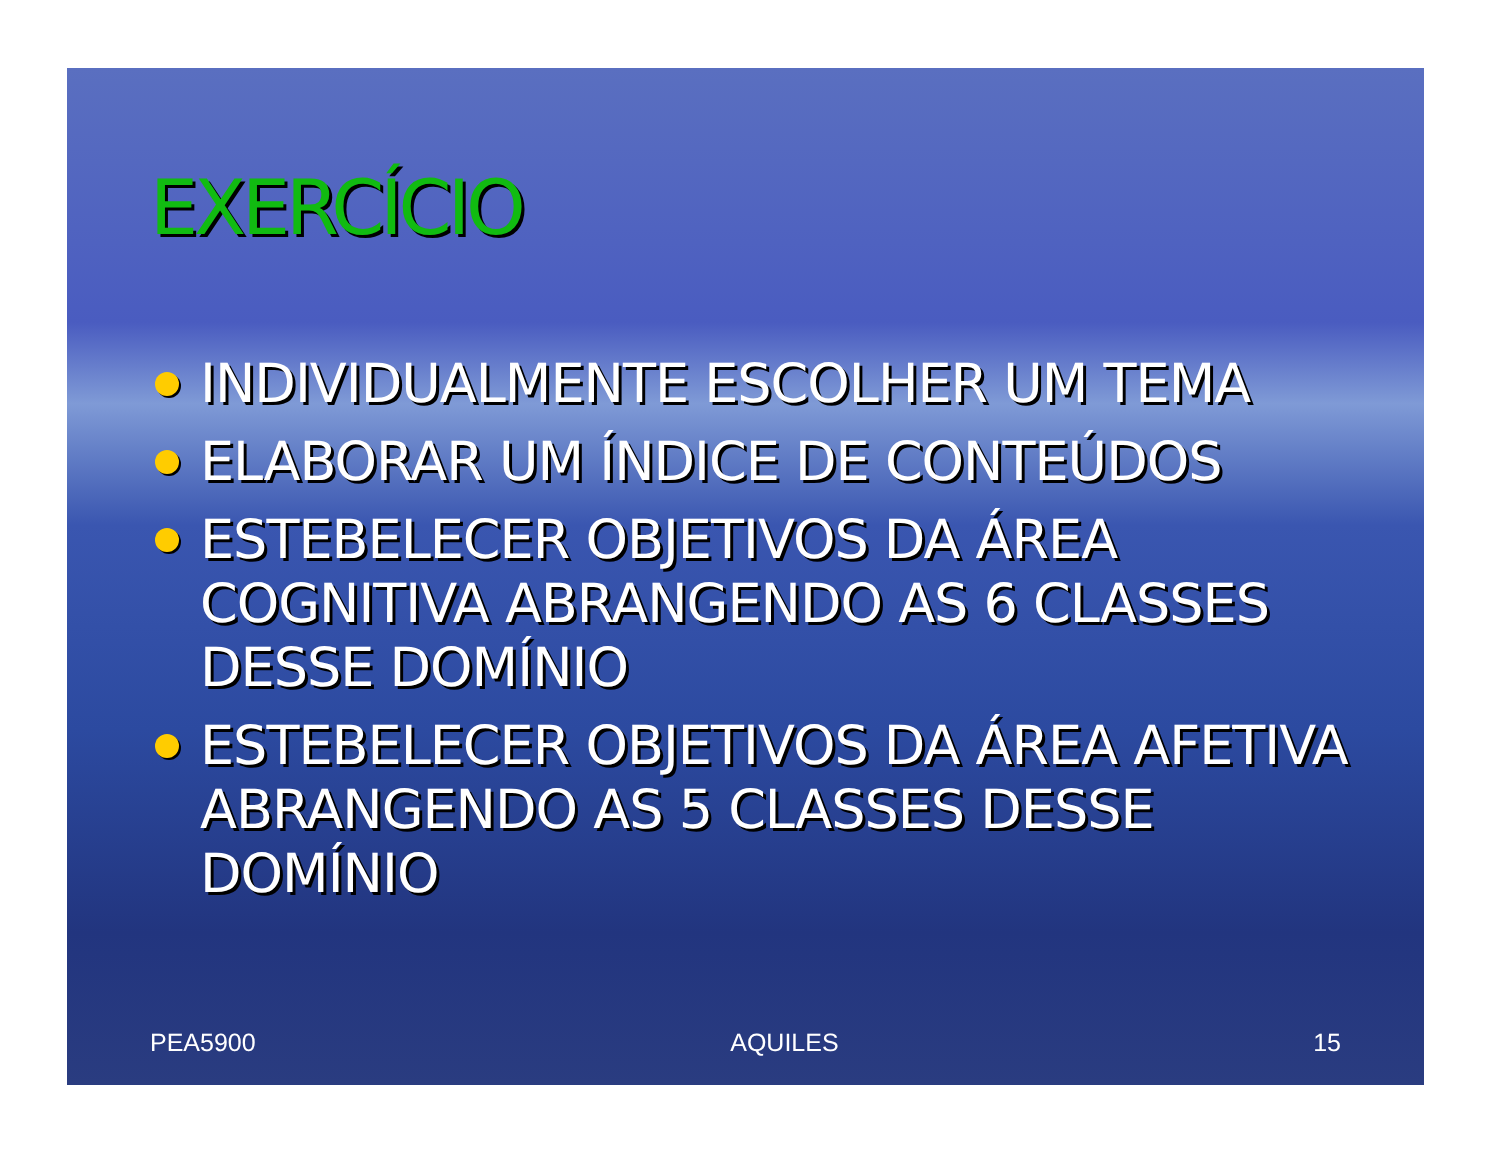EXERCÍCIO
INDIVIDUALMENTE ESCOLHER UM TEMA
ELABORAR UM ÍNDICE DE CONTEÚDOS
ESTEBELECER OBJETIVOS DA ÁREA COGNITIVA ABRANGENDO AS 6 CLASSES DESSE DOMÍNIO
ESTEBELECER OBJETIVOS DA ÁREA AFETIVA ABRANGENDO AS 5 CLASSES DESSE DOMÍNIO
PEA5900 AQUILES 15